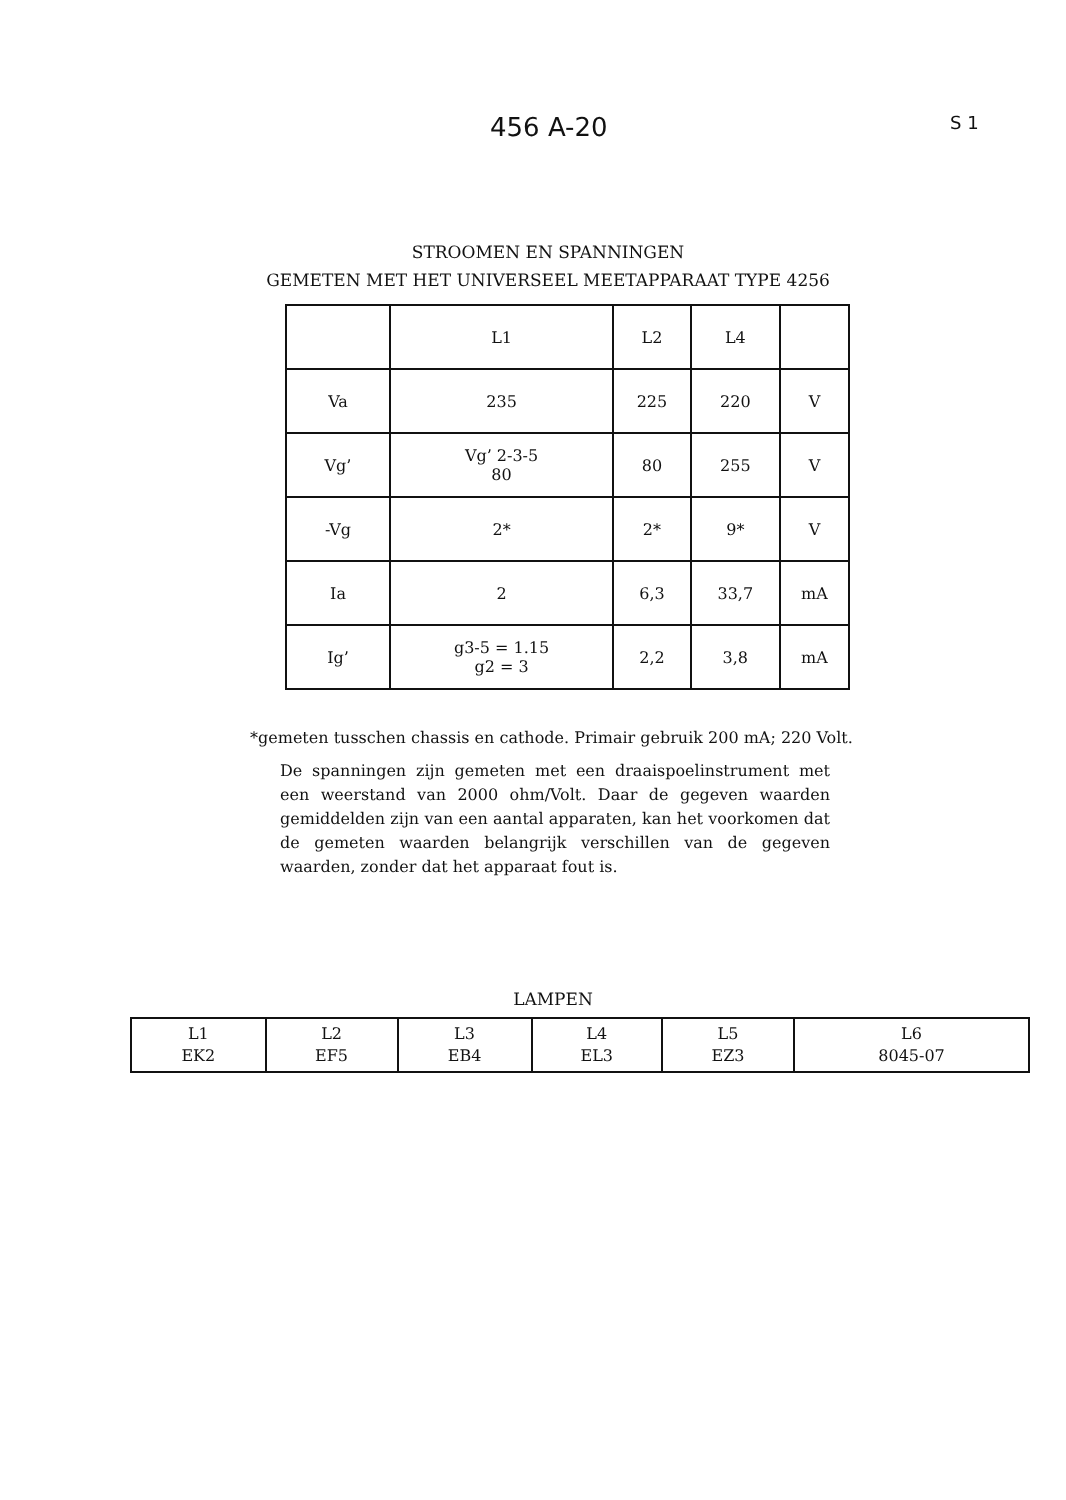456 A-20 S 1
STROOMEN EN SPANNINGEN
GEMETEN MET HET UNIVERSEEL MEETAPPARAAT TYPE 4256
| | L1 | L2 | L4 | |
| Va | 235 | 225 | 220 | V |
| Vg’ | Vg’ 2-3-5 80 | 80 | 255 | V |
| -Vg | 2* | 2* | 9* | V |
| Ia | 2 | 6,3 | 33,7 | mA |
| Ig’ | g3-5 = 1.15 g2 = 3 | 2,2 | 3,8 | mA |
*gemeten tusschen chassis en cathode. Primair gebruik 200 mA; 220 Volt.
De spanningen zijn gemeten met een draaispoelinstrument met een weerstand van 2000 ohm/Volt. Daar de gegeven waarden gemiddelden zijn van een aantal apparaten, kan het voorkomen dat de gemeten waarden belangrijk verschillen van de gegeven waarden, zonder dat het apparaat fout is.
LAMPEN
| L1 EK2 | L2 EF5 | L3 EB4 | L4 EL3 | L5 EZ3 | L6 8045-07 |